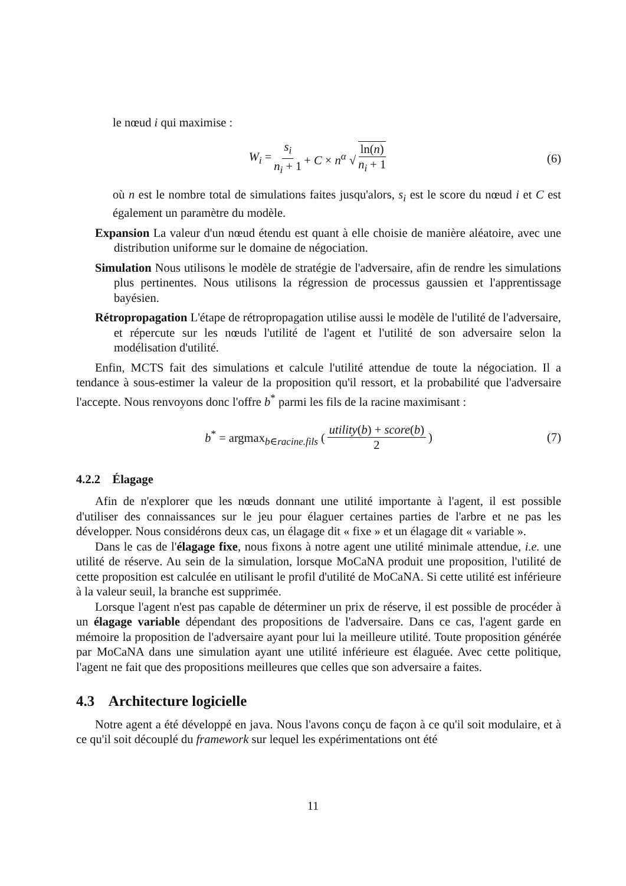le nœud i qui maximise :
W<sub>i</sub> = s<sub>i</sub> n<sub>i</sub> + 1 + C × n<sup>α</sup> √ ln(n) n<sub>i</sub> + 1 (6)
où n est le nombre total de simulations faites jusqu'alors, s<sub>i</sub> est le score du nœud i et C est également un paramètre du modèle.
Expansion La valeur d'un nœud étendu est quant à elle choisie de manière aléatoire, avec une distribution uniforme sur le domaine de négociation.
Simulation Nous utilisons le modèle de stratégie de l'adversaire, afin de rendre les simulations plus pertinentes. Nous utilisons la régression de processus gaussien et l'apprentissage bayésien.
Rétropropagation L'étape de rétropropagation utilise aussi le modèle de l'utilité de l'adversaire, et répercute sur les nœuds l'utilité de l'agent et l'utilité de son adversaire selon la modélisation d'utilité.
Enfin, MCTS fait des simulations et calcule l'utilité attendue de toute la négociation. Il a tendance à sous-estimer la valeur de la proposition qu'il ressort, et la probabilité que l'adversaire l'accepte. Nous renvoyons donc l'offre b<sup>*</sup> parmi les fils de la racine maximisant :
b<sup>*</sup> = argmax<sub>b∈racine.fils</sub> (utility(b) + score(b) 2) (7)
4.2.2 Élagage
Afin de n'explorer que les nœuds donnant une utilité importante à l'agent, il est possible d'utiliser des connaissances sur le jeu pour élaguer certaines parties de l'arbre et ne pas les développer. Nous considérons deux cas, un élagage dit « fixe » et un élagage dit « variable ».
Dans le cas de l'élagage fixe, nous fixons à notre agent une utilité minimale attendue, i.e. une utilité de réserve. Au sein de la simulation, lorsque MoCaNA produit une proposition, l'utilité de cette proposition est calculée en utilisant le profil d'utilité de MoCaNA. Si cette utilité est inférieure à la valeur seuil, la branche est supprimée.
Lorsque l'agent n'est pas capable de déterminer un prix de réserve, il est possible de procéder à un élagage variable dépendant des propositions de l'adversaire. Dans ce cas, l'agent garde en mémoire la proposition de l'adversaire ayant pour lui la meilleure utilité. Toute proposition générée par MoCaNA dans une simulation ayant une utilité inférieure est élaguée. Avec cette politique, l'agent ne fait que des propositions meilleures que celles que son adversaire a faites.
4.3 Architecture logicielle
Notre agent a été développé en java. Nous l'avons conçu de façon à ce qu'il soit modulaire, et à ce qu'il soit découplé du framework sur lequel les expérimentations ont été
11